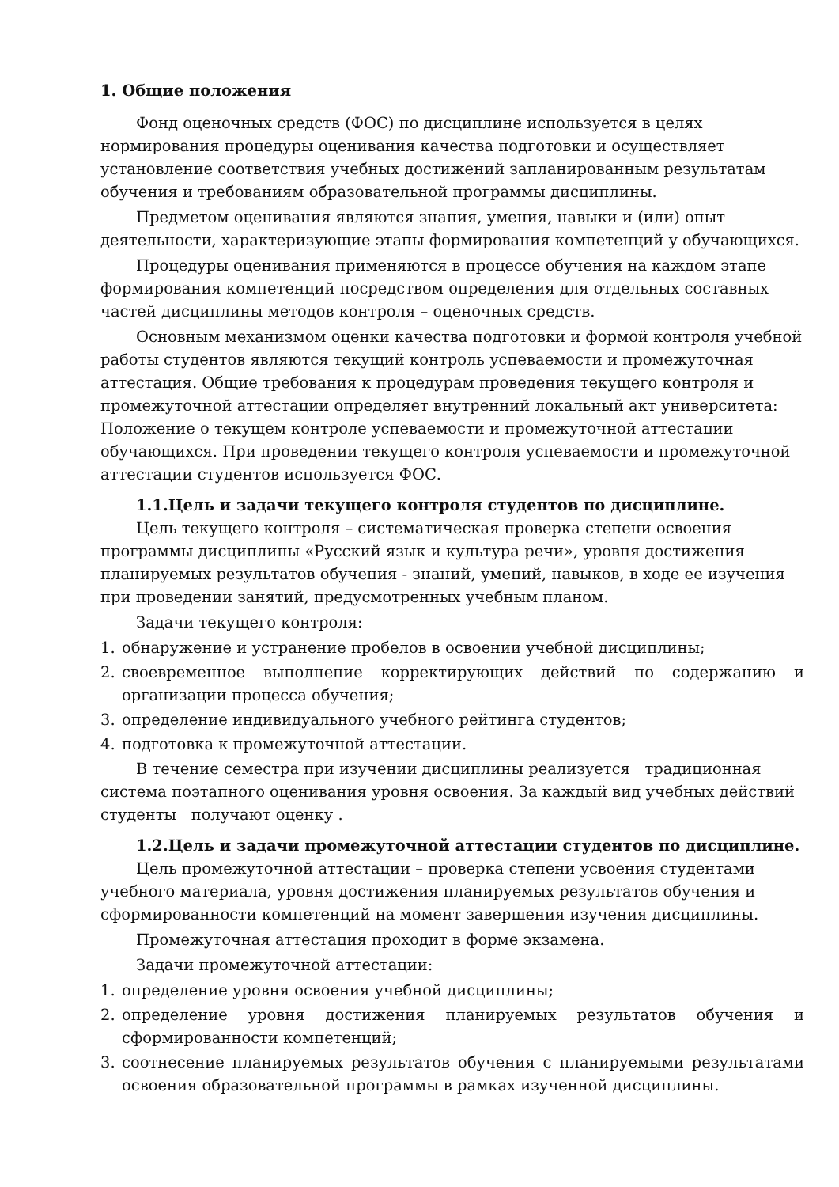1. Общие положения
Фонд оценочных средств (ФОС) по дисциплине используется в целях нормирования процедуры оценивания качества подготовки и осуществляет установление соответствия учебных достижений запланированным результатам обучения и требованиям образовательной программы дисциплины.
Предметом оценивания являются знания, умения, навыки и (или) опыт деятельности, характеризующие этапы формирования компетенций у обучающихся.
Процедуры оценивания применяются в процессе обучения на каждом этапе формирования компетенций посредством определения для отдельных составных частей дисциплины методов контроля – оценочных средств.
Основным механизмом оценки качества подготовки и формой контроля учебной работы студентов являются текущий контроль успеваемости и промежуточная аттестация. Общие требования к процедурам проведения текущего контроля и промежуточной аттестации определяет внутренний локальный акт университета: Положение о текущем контроле успеваемости и промежуточной аттестации обучающихся. При проведении текущего контроля успеваемости и промежуточной аттестации студентов используется ФОС.
1.1.Цель и задачи текущего контроля студентов по дисциплине.
Цель текущего контроля – систематическая проверка степени освоения программы дисциплины «Русский язык и культура речи», уровня достижения планируемых результатов обучения - знаний, умений, навыков, в ходе ее изучения при проведении занятий, предусмотренных учебным планом.
Задачи текущего контроля:
1. обнаружение и устранение пробелов в освоении учебной дисциплины;
2. своевременное выполнение корректирующих действий по содержанию и организации процесса обучения;
3. определение индивидуального учебного рейтинга студентов;
4. подготовка к промежуточной аттестации.
В течение семестра при изучении дисциплины реализуется традиционная система поэтапного оценивания уровня освоения. За каждый вид учебных действий студенты получают оценку .
1.2.Цель и задачи промежуточной аттестации студентов по дисциплине.
Цель промежуточной аттестации – проверка степени усвоения студентами учебного материала, уровня достижения планируемых результатов обучения и сформированности компетенций на момент завершения изучения дисциплины.
Промежуточная аттестация проходит в форме экзамена.
Задачи промежуточной аттестации:
1. определение уровня освоения учебной дисциплины;
2. определение уровня достижения планируемых результатов обучения и сформированности компетенций;
3. соотнесение планируемых результатов обучения с планируемыми результатами освоения образовательной программы в рамках изученной дисциплины.